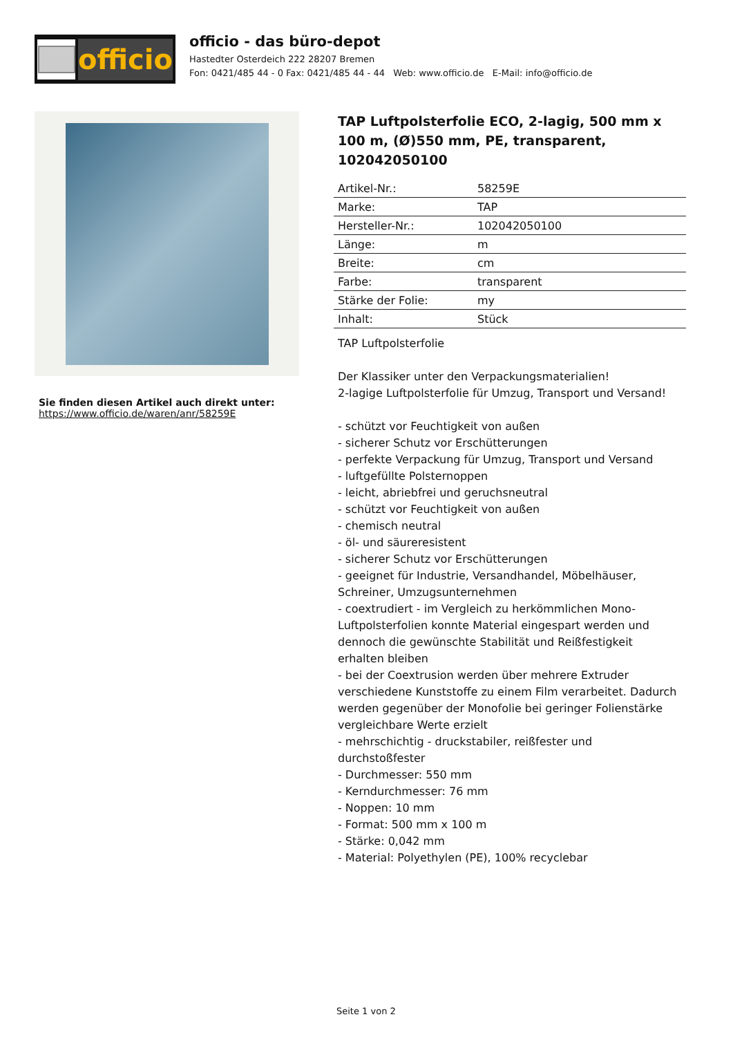officio
officio - das büro-depot
Hastedter Osterdeich 222 28207 Bremen
Fon: 0421/485 44 - 0 Fax: 0421/485 44 - 44 Web: www.officio.de E-Mail: info@officio.de
Sie finden diesen Artikel auch direkt unter:
https://www.officio.de/waren/anr/58259E
TAP Luftpolsterfolie ECO, 2-lagig, 500 mm x 100 m, (Ø)550 mm, PE, transparent, 102042050100
| Artikel-Nr.: | 58259E |
| Marke: | TAP |
| Hersteller-Nr.: | 102042050100 |
| Länge: | m |
| Breite: | cm |
| Farbe: | transparent |
| Stärke der Folie: | my |
| Inhalt: | Stück |
TAP Luftpolsterfolie
Der Klassiker unter den Verpackungsmaterialien!
2-lagige Luftpolsterfolie für Umzug, Transport und Versand!
- schützt vor Feuchtigkeit von außen
- sicherer Schutz vor Erschütterungen
- perfekte Verpackung für Umzug, Transport und Versand
- luftgefüllte Polsternoppen
- leicht, abriebfrei und geruchsneutral
- schützt vor Feuchtigkeit von außen
- chemisch neutral
- öl- und säureresistent
- sicherer Schutz vor Erschütterungen
- geeignet für Industrie, Versandhandel, Möbelhäuser, Schreiner, Umzugsunternehmen
- coextrudiert - im Vergleich zu herkömmlichen Mono-Luftpolsterfolien konnte Material eingespart werden und dennoch die gewünschte Stabilität und Reißfestigkeit erhalten bleiben
- bei der Coextrusion werden über mehrere Extruder verschiedene Kunststoffe zu einem Film verarbeitet. Dadurch werden gegenüber der Monofolie bei geringer Folienstärke vergleichbare Werte erzielt
- mehrschichtig - druckstabiler, reißfester und durchstoßfester
- Durchmesser: 550 mm
- Kerndurchmesser: 76 mm
- Noppen: 10 mm
- Format: 500 mm x 100 m
- Stärke: 0,042 mm
- Material: Polyethylen (PE), 100% recyclebar
Seite 1 von 2